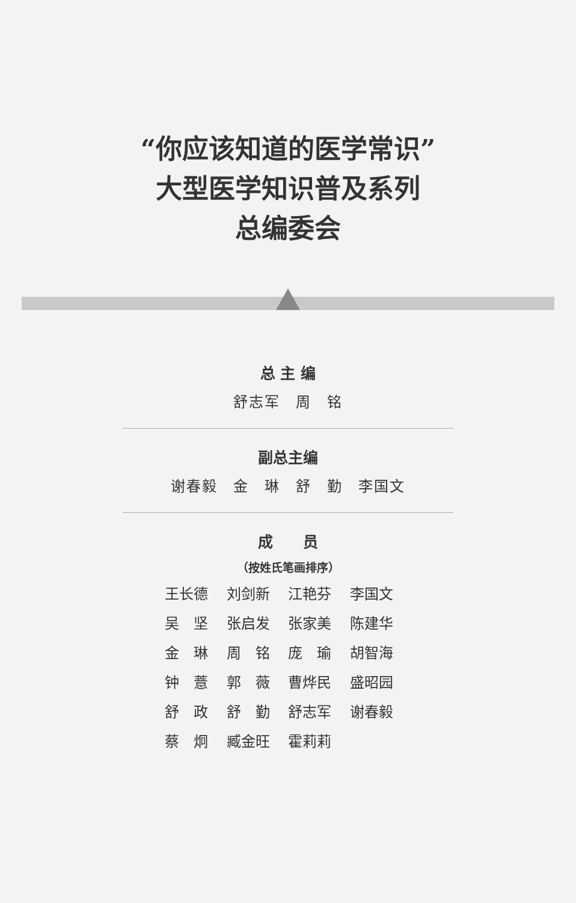“你应该知道的医学常识”
大型医学知识普及系列
总编委会
总 主 编
舒志军　周　铭
副总主编
谢春毅　金　琳　舒　勤　李国文
成　　员
（按姓氏笔画排序）
王长德 刘剑新 江艳芬 李国文 吴　坚 张启发 张家美 陈建华 金　琳 周　铭 庞　瑜 胡智海 钟　薏 郭　薇 曹烨民 盛昭园 舒　政 舒　勤 舒志军 谢春毅 蔡　炯 臧金旺 霍莉莉